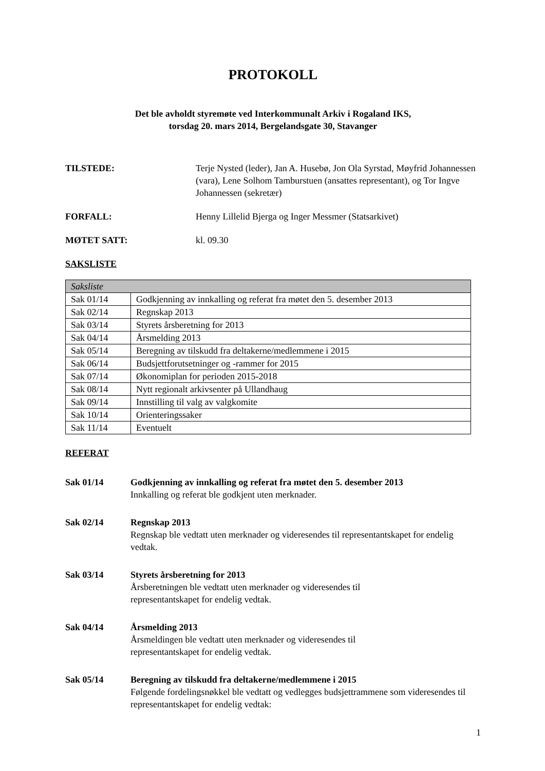PROTOKOLL
Det ble avholdt styremøte ved Interkommunalt Arkiv i Rogaland IKS,
torsdag 20. mars 2014, Bergelandsgate 30, Stavanger
TILSTEDE: Terje Nysted (leder), Jan A. Husebø, Jon Ola Syrstad, Møyfrid Johannessen (vara), Lene Solhom Tamburstuen (ansattes representant), og Tor Ingve Johannessen (sekretær)
FORFALL: Henny Lillelid Bjerga og Inger Messmer (Statsarkivet)
MØTET SATT: kl. 09.30
SAKSLISTE
| Saksliste | |
| --- | --- |
| Sak 01/14 | Godkjenning av innkalling og referat fra møtet den 5. desember 2013 |
| Sak 02/14 | Regnskap 2013 |
| Sak 03/14 | Styrets årsberetning for 2013 |
| Sak 04/14 | Årsmelding 2013 |
| Sak 05/14 | Beregning av tilskudd fra deltakerne/medlemmene i 2015 |
| Sak 06/14 | Budsjettforutsetninger og -rammer for 2015 |
| Sak 07/14 | Økonomiplan for perioden 2015-2018 |
| Sak 08/14 | Nytt regionalt arkivsenter på Ullandhaug |
| Sak 09/14 | Innstilling til valg av valgkomite |
| Sak 10/14 | Orienteringssaker |
| Sak 11/14 | Eventuelt |
REFERAT
Sak 01/14 Godkjenning av innkalling og referat fra møtet den 5. desember 2013
Innkalling og referat ble godkjent uten merknader.
Sak 02/14 Regnskap 2013
Regnskap ble vedtatt uten merknader og videresendes til representantskapet for endelig vedtak.
Sak 03/14 Styrets årsberetning for 2013
Årsberetningen ble vedtatt uten merknader og videresendes til
representantskapet for endelig vedtak.
Sak 04/14 Årsmelding 2013
Årsmeldingen ble vedtatt uten merknader og videresendes til
representantskapet for endelig vedtak.
Sak 05/14 Beregning av tilskudd fra deltakerne/medlemmene i 2015
Følgende fordelingsnøkkel ble vedtatt og vedlegges budsjettrammene som videresendes til representantskapet for endelig vedtak:
1